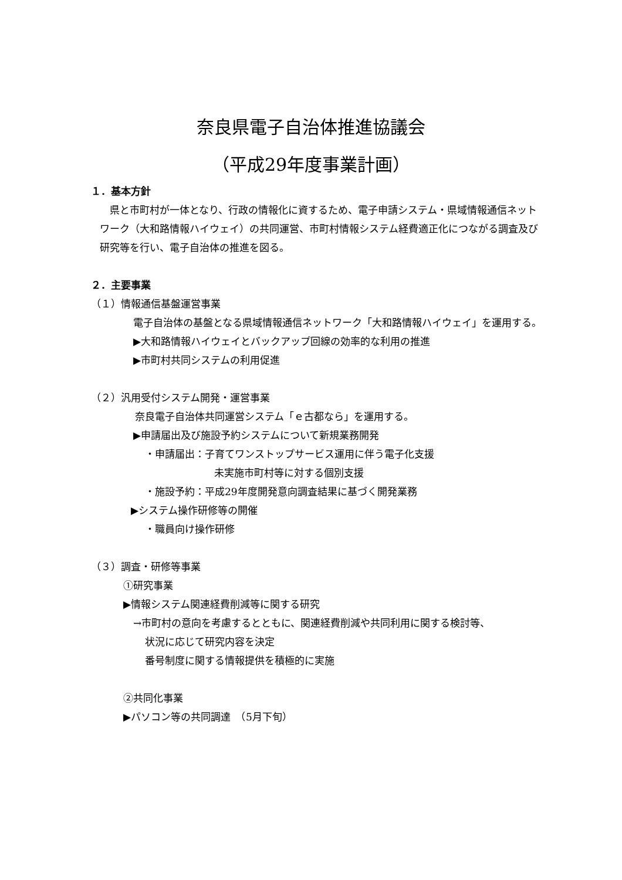奈良県電子自治体推進協議会
（平成29年度事業計画）
１．基本方針
県と市町村が一体となり、行政の情報化に資するため、電子申請システム・県域情報通信ネットワーク（大和路情報ハイウェイ）の共同運営、市町村情報システム経費適正化につながる調査及び研究等を行い、電子自治体の推進を図る。
２．主要事業
（１）情報通信基盤運営事業
電子自治体の基盤となる県域情報通信ネットワーク「大和路情報ハイウェイ」を運用する。
▶大和路情報ハイウェイとバックアップ回線の効率的な利用の推進
▶市町村共同システムの利用促進
（２）汎用受付システム開発・運営事業
奈良電子自治体共同運営システム「ｅ古都なら」を運用する。
▶申請届出及び施設予約システムについて新規業務開発
・申請届出：子育てワンストップサービス運用に伴う電子化支援
未実施市町村等に対する個別支援
・施設予約：平成29年度開発意向調査結果に基づく開発業務
▶システム操作研修等の開催
・職員向け操作研修
（３）調査・研修等事業
①研究事業
▶情報システム関連経費削減等に関する研究
→市町村の意向を考慮するとともに、関連経費削減や共同利用に関する検討等、
状況に応じて研究内容を決定
番号制度に関する情報提供を積極的に実施
②共同化事業
▶パソコン等の共同調達　（5月下旬）